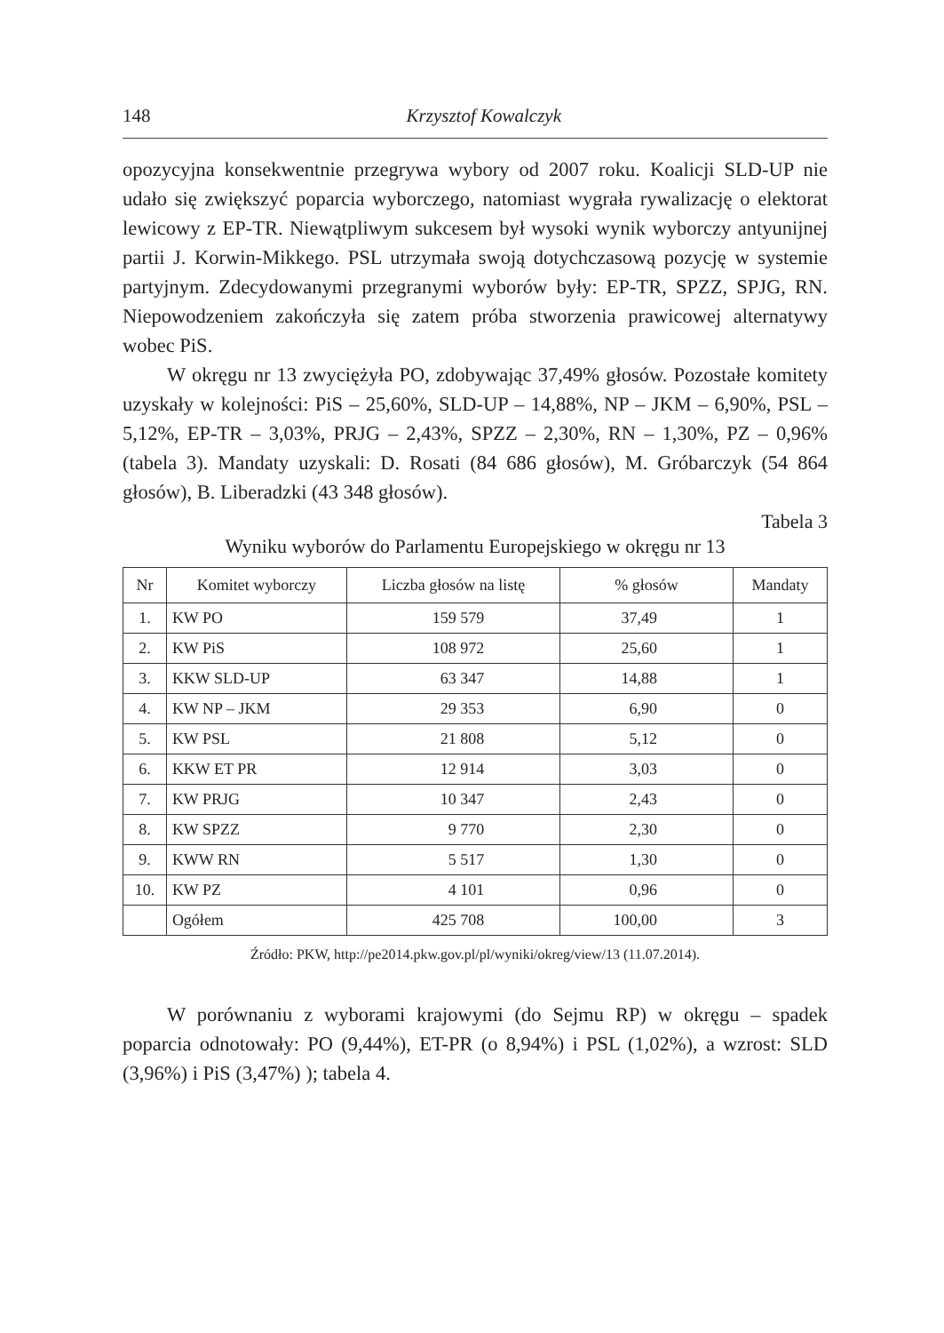148 Krzysztof Kowalczyk
opozycyjna konsekwentnie przegrywa wybory od 2007 roku. Koalicji SLD-UP nie udało się zwiększyć poparcia wyborczego, natomiast wygrała rywalizację o elektorat lewicowy z EP-TR. Niewątpliwym sukcesem był wysoki wynik wyborczy antyunijnej partii J. Korwin-Mikkego. PSL utrzymała swoją dotychczasową pozycję w systemie partyjnym. Zdecydowanymi przegranymi wyborów były: EP-TR, SPZZ, SPJG, RN. Niepowodzeniem zakończyła się zatem próba stworzenia prawicowej alternatywy wobec PiS.
W okręgu nr 13 zwyciężyła PO, zdobywając 37,49% głosów. Pozostałe komitety uzyskały w kolejności: PiS – 25,60%, SLD-UP – 14,88%, NP – JKM – 6,90%, PSL – 5,12%, EP-TR – 3,03%, PRJG – 2,43%, SPZZ – 2,30%, RN – 1,30%, PZ – 0,96% (tabela 3). Mandaty uzyskali: D. Rosati (84 686 głosów), M. Gróbarczyk (54 864 głosów), B. Liberadzki (43 348 głosów).
Tabela 3
Wyniku wyborów do Parlamentu Europejskiego w okręgu nr 13
| Nr | Komitet wyborczy | Liczba głosów na listę | % głosów | Mandaty |
| --- | --- | --- | --- | --- |
| 1. | KW PO | 159 579 | 37,49 | 1 |
| 2. | KW PiS | 108 972 | 25,60 | 1 |
| 3. | KKW SLD-UP | 63 347 | 14,88 | 1 |
| 4. | KW NP – JKM | 29 353 | 6,90 | 0 |
| 5. | KW PSL | 21 808 | 5,12 | 0 |
| 6. | KKW ET PR | 12 914 | 3,03 | 0 |
| 7. | KW PRJG | 10 347 | 2,43 | 0 |
| 8. | KW SPZZ | 9 770 | 2,30 | 0 |
| 9. | KWW RN | 5 517 | 1,30 | 0 |
| 10. | KW PZ | 4 101 | 0,96 | 0 |
| | Ogółem | 425 708 | 100,00 | 3 |
Źródło: PKW, http://pe2014.pkw.gov.pl/pl/wyniki/okreg/view/13 (11.07.2014).
W porównaniu z wyborami krajowymi (do Sejmu RP) w okręgu – spadek poparcia odnotowały: PO (9,44%), ET-PR (o 8,94%) i PSL (1,02%), a wzrost: SLD (3,96%) i PiS (3,47%) ); tabela 4.